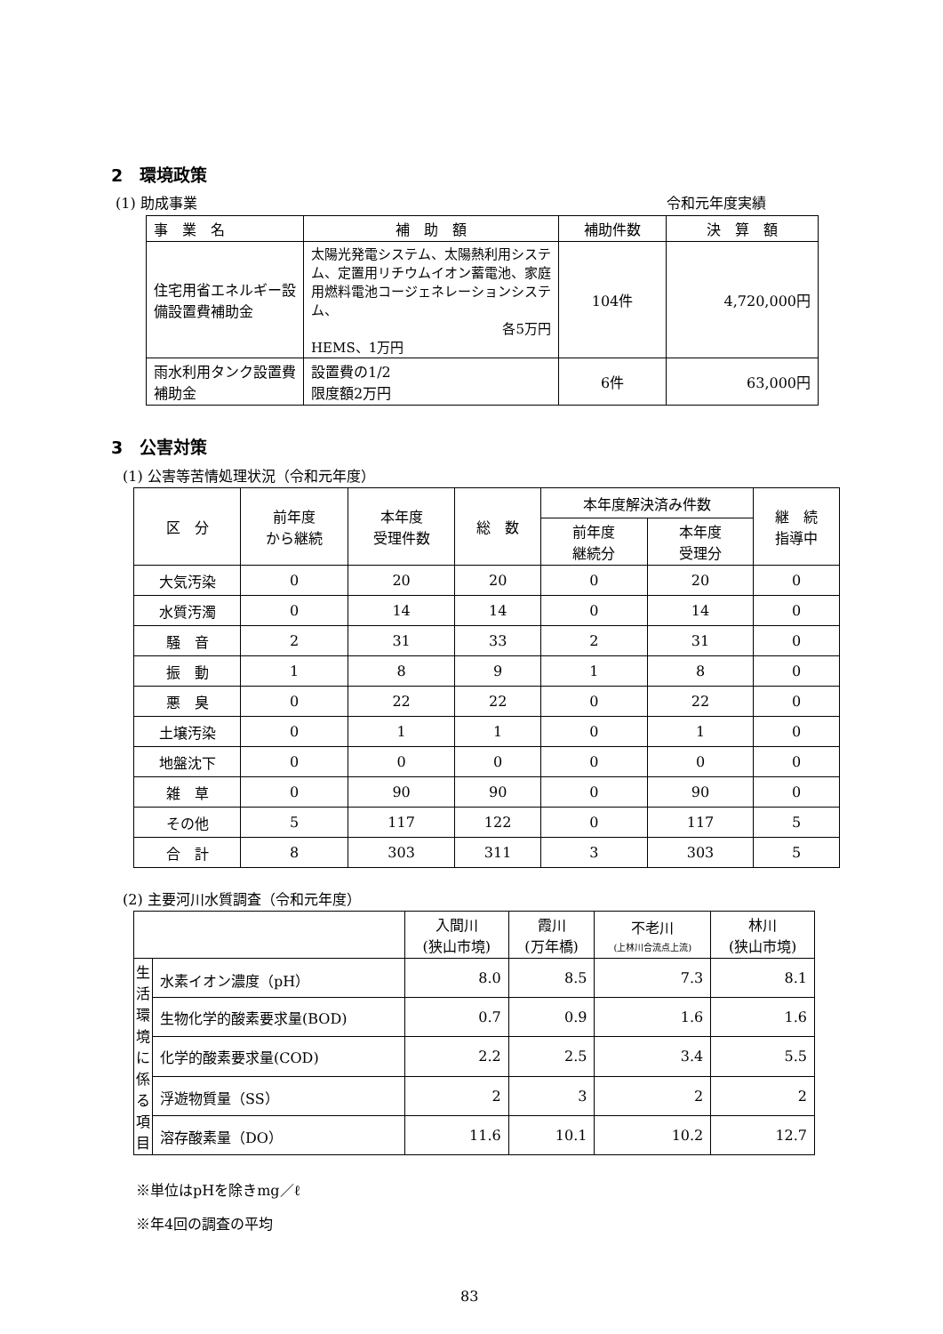2　環境政策
(1) 助成事業 令和元年度実績
| 事 業 名 | 補 助 額 | 補助件数 | 決 算 額 |
| --- | --- | --- | --- |
| 住宅用省エネルギー設備設置費補助金 | 太陽光発電システム、太陽熱利用システム、定置用リチウムイオン蓄電池、家庭用燃料電池コージェネレーションシステム、 各5万円 HEMS、1万円 | 104件 | 4,720,000円 |
| 雨水利用タンク設置費補助金 | 設置費の1/2 限度額2万円 | 6件 | 63,000円 |
3　公害対策
(1) 公害等苦情処理状況（令和元年度）
| 区 分 | 前年度 から継続 | 本年度 受理件数 | 総 数 | 本年度解決済み件数 | | 継 続 指導中 |
| | | | | 前年度 継続分 | 本年度 受理分 | |
| 大気汚染 | 0 | 20 | 20 | 0 | 20 | 0 |
| 水質汚濁 | 0 | 14 | 14 | 0 | 14 | 0 |
| 騒 音 | 2 | 31 | 33 | 2 | 31 | 0 |
| 振 動 | 1 | 8 | 9 | 1 | 8 | 0 |
| 悪 臭 | 0 | 22 | 22 | 0 | 22 | 0 |
| 土壌汚染 | 0 | 1 | 1 | 0 | 1 | 0 |
| 地盤沈下 | 0 | 0 | 0 | 0 | 0 | 0 |
| 雑 草 | 0 | 90 | 90 | 0 | 90 | 0 |
| その他 | 5 | 117 | 122 | 0 | 117 | 5 |
| 合 計 | 8 | 303 | 311 | 3 | 303 | 5 |
(2) 主要河川水質調査（令和元年度）
| | | 入間川 (狭山市境) | 霞川 (万年橋) | 不老川 (上林川合流点上流) | 林川 (狭山市境) |
| 生活環境に係る項目 | 水素イオン濃度（pH） | 8.0 | 8.5 | 7.3 | 8.1 |
| | 生物化学的酸素要求量(BOD) | 0.7 | 0.9 | 1.6 | 1.6 |
| | 化学的酸素要求量(COD) | 2.2 | 2.5 | 3.4 | 5.5 |
| | 浮遊物質量（SS） | 2 | 3 | 2 | 2 |
| | 溶存酸素量（DO） | 11.6 | 10.1 | 10.2 | 12.7 |
※単位はpHを除きmg／ℓ
※年4回の調査の平均
83